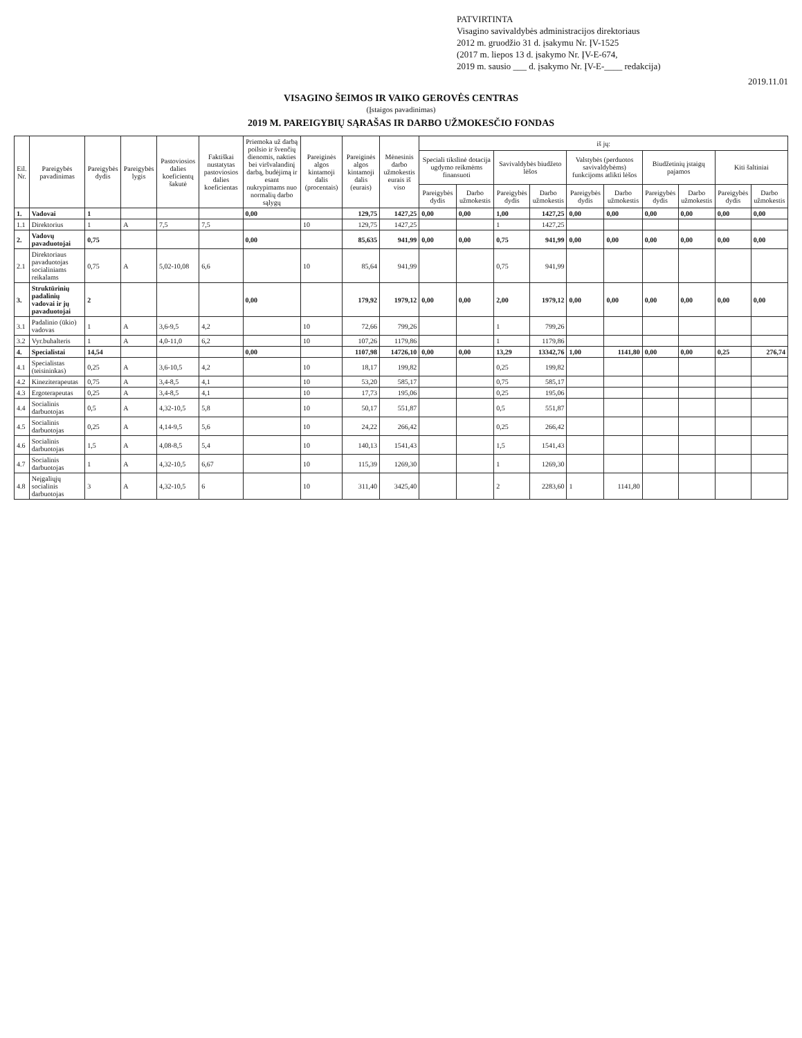PATVIRTINTA
Visagino savivaldybės administracijos direktoriaus
2012 m. gruodžio 31 d. įsakymu Nr. ĮV-1525
(2017 m. liepos 13 d. įsakymo Nr. ĮV-E-674,
2019 m. sausio ___ d. įsakymo Nr. ĮV-E-____ redakcija)
2019.11.01
VISAGINO ŠEIMOS IR VAIKO GEROVĖS CENTRAS
(Įstaigos pavadinimas)
2019 M. PAREIGYBIŲ SĄRAŠAS IR DARBO UŽMOKESČIO FONDAS
| Eil. Nr. | Pareigybės pavadinimas | Pareigybės dydis | Pareigybės lygis | Pastoviosios dalies koeficientų šakutė | Faktiškai nustatytas pastoviosios dalies koeficientas | Priemoka už darbą poilsio ir švenčių dienomis, nakties bei viršvalandinį darbą, budėjimą ir esant nukrypimams nuo normalių darbo sąlygų | Pareiginės algos kintamoji dalis (procentais) | Pareiginės algos kintamoji dalis (eurais) | Mėnesinis darbo užmokestis eurais iš viso | iš jų: | | | | | | | | | |
| --- | --- | --- | --- | --- | --- | --- | --- | --- | --- | --- | --- | --- | --- | --- | --- | --- | --- | --- | --- |
| | | | | | | | | | | Speciali tikslinė dotacija ugdymo reikmėms finansuoti | | Savivaldybės biudžeto lėšos | | Valstybės (perduotos savivaldybėms) funkcijoms atlikti lėšos | | Biudžetinių įstaigų pajamos | | Kiti šaltiniai | |
| | | | | | | | | | | Pareigybės dydis | Darbo užmokestis | Pareigybės dydis | Darbo užmokestis | Pareigybės dydis | Darbo užmokestis | Pareigybės dydis | Darbo užmokestis | Pareigybės dydis | Darbo užmokestis |
| 1. | Vadovai | 1 | | | | 0,00 | | 129,75 | 1427,25 | 0,00 | 0,00 | 1,00 | 1427,25 | 0,00 | 0,00 | 0,00 | 0,00 | 0,00 | 0,00 |
| 1.1 | Direktorius | 1 | A | 7,5 | 7,5 | | 10 | 129,75 | 1427,25 | | | 1 | 1427,25 | | | | | | |
| 2. | Vadovų pavaduotojai | 0,75 | | | | 0,00 | | 85,635 | 941,99 | 0,00 | 0,00 | 0,75 | 941,99 | 0,00 | 0,00 | 0,00 | 0,00 | 0,00 | 0,00 |
| 2.1 | Direktoriaus pavaduotojas socialiniams reikalams | 0,75 | A | 5,02-10,08 | 6,6 | | 10 | 85,64 | 941,99 | | | 0,75 | 941,99 | | | | | | |
| 3. | Struktūrinių padalinių vadovai ir jų pavaduotojai | 2 | | | | 0,00 | | 179,92 | 1979,12 | 0,00 | 0,00 | 2,00 | 1979,12 | 0,00 | 0,00 | 0,00 | 0,00 | 0,00 | 0,00 |
| 3.1 | Padalinio (ūkio) vadovas | 1 | A | 3,6-9,5 | 4,2 | | 10 | 72,66 | 799,26 | | | 1 | 799,26 | | | | | | |
| 3.2 | Vyr.buhalteris | 1 | A | 4,0-11,0 | 6,2 | | 10 | 107,26 | 1179,86 | | | 1 | 1179,86 | | | | | | |
| 4. | Specialistai | 14,54 | | | | 0,00 | | 1107,98 | 14726,10 | 0,00 | 0,00 | 13,29 | 13342,76 | 1,00 | 1141,80 | 0,00 | 0,00 | 0,25 | 276,74 |
| 4.1 | Specialistas (teisininkas) | 0,25 | A | 3,6-10,5 | 4,2 | | 10 | 18,17 | 199,82 | | | 0,25 | 199,82 | | | | | | |
| 4.2 | Kineziterapeutas | 0,75 | A | 3,4-8,5 | 4,1 | | 10 | 53,20 | 585,17 | | | 0,75 | 585,17 | | | | | | |
| 4.3 | Ergoterapeutas | 0,25 | A | 3,4-8,5 | 4,1 | | 10 | 17,73 | 195,06 | | | 0,25 | 195,06 | | | | | | |
| 4.4 | Socialinis darbuotojas | 0,5 | A | 4,32-10,5 | 5,8 | | 10 | 50,17 | 551,87 | | | 0,5 | 551,87 | | | | | | |
| 4.5 | Socialinis darbuotojas | 0,25 | A | 4,14-9,5 | 5,6 | | 10 | 24,22 | 266,42 | | | 0,25 | 266,42 | | | | | | |
| 4.6 | Socialinis darbuotojas | 1,5 | A | 4,08-8,5 | 5,4 | | 10 | 140,13 | 1541,43 | | | 1,5 | 1541,43 | | | | | | |
| 4.7 | Socialinis darbuotojas | 1 | A | 4,32-10,5 | 6,67 | | 10 | 115,39 | 1269,30 | | | 1 | 1269,30 | | | | | | |
| 4.8 | Neįgaliųjų socialinis darbuotojas | 3 | A | 4,32-10,5 | 6 | | 10 | 311,40 | 3425,40 | | | 2 | 2283,60 | 1 | 1141,80 | | | | |